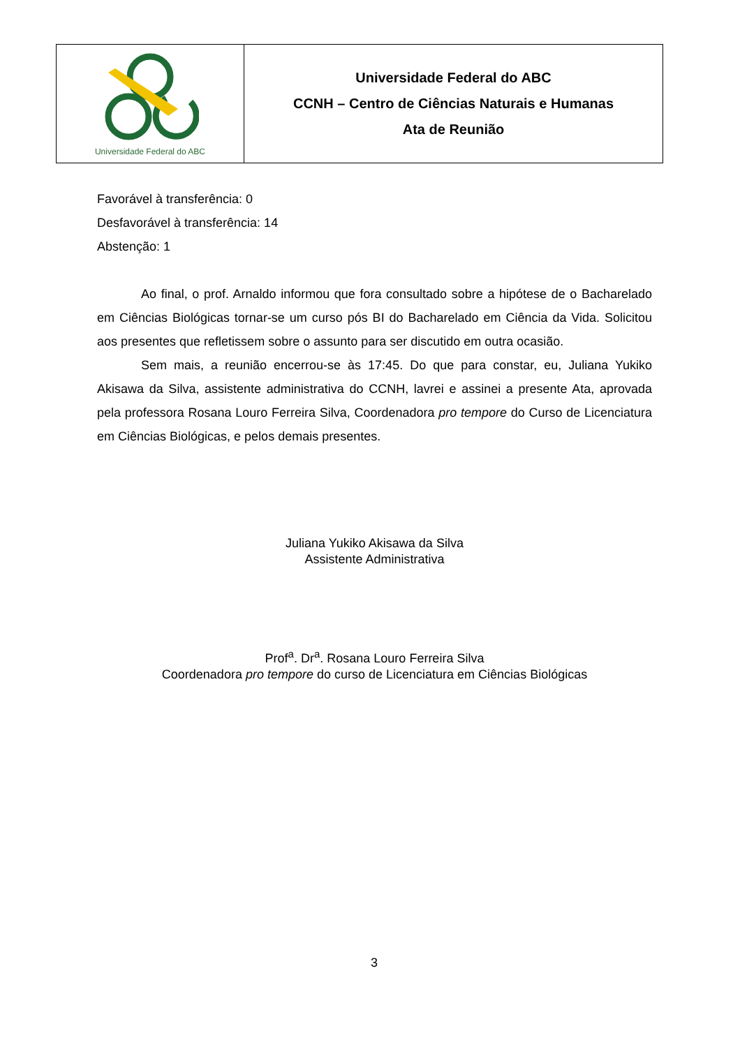| Universidade Federal do ABC | Universidade Federal do ABC CCNH – Centro de Ciências Naturais e Humanas Ata de Reunião |
Favorável à transferência: 0
Desfavorável à transferência: 14
Abstenção: 1
Ao final, o prof. Arnaldo informou que fora consultado sobre a hipótese de o Bacharelado em Ciências Biológicas tornar-se um curso pós BI do Bacharelado em Ciência da Vida. Solicitou aos presentes que refletissem sobre o assunto para ser discutido em outra ocasião.
Sem mais, a reunião encerrou-se às 17:45. Do que para constar, eu, Juliana Yukiko Akisawa da Silva, assistente administrativa do CCNH, lavrei e assinei a presente Ata, aprovada pela professora Rosana Louro Ferreira Silva, Coordenadora pro tempore do Curso de Licenciatura em Ciências Biológicas, e pelos demais presentes.
Juliana Yukiko Akisawa da Silva
Assistente Administrativa
Prof<sup>a</sup>. Dr<sup>a</sup>. Rosana Louro Ferreira Silva
Coordenadora pro tempore do curso de Licenciatura em Ciências Biológicas
3